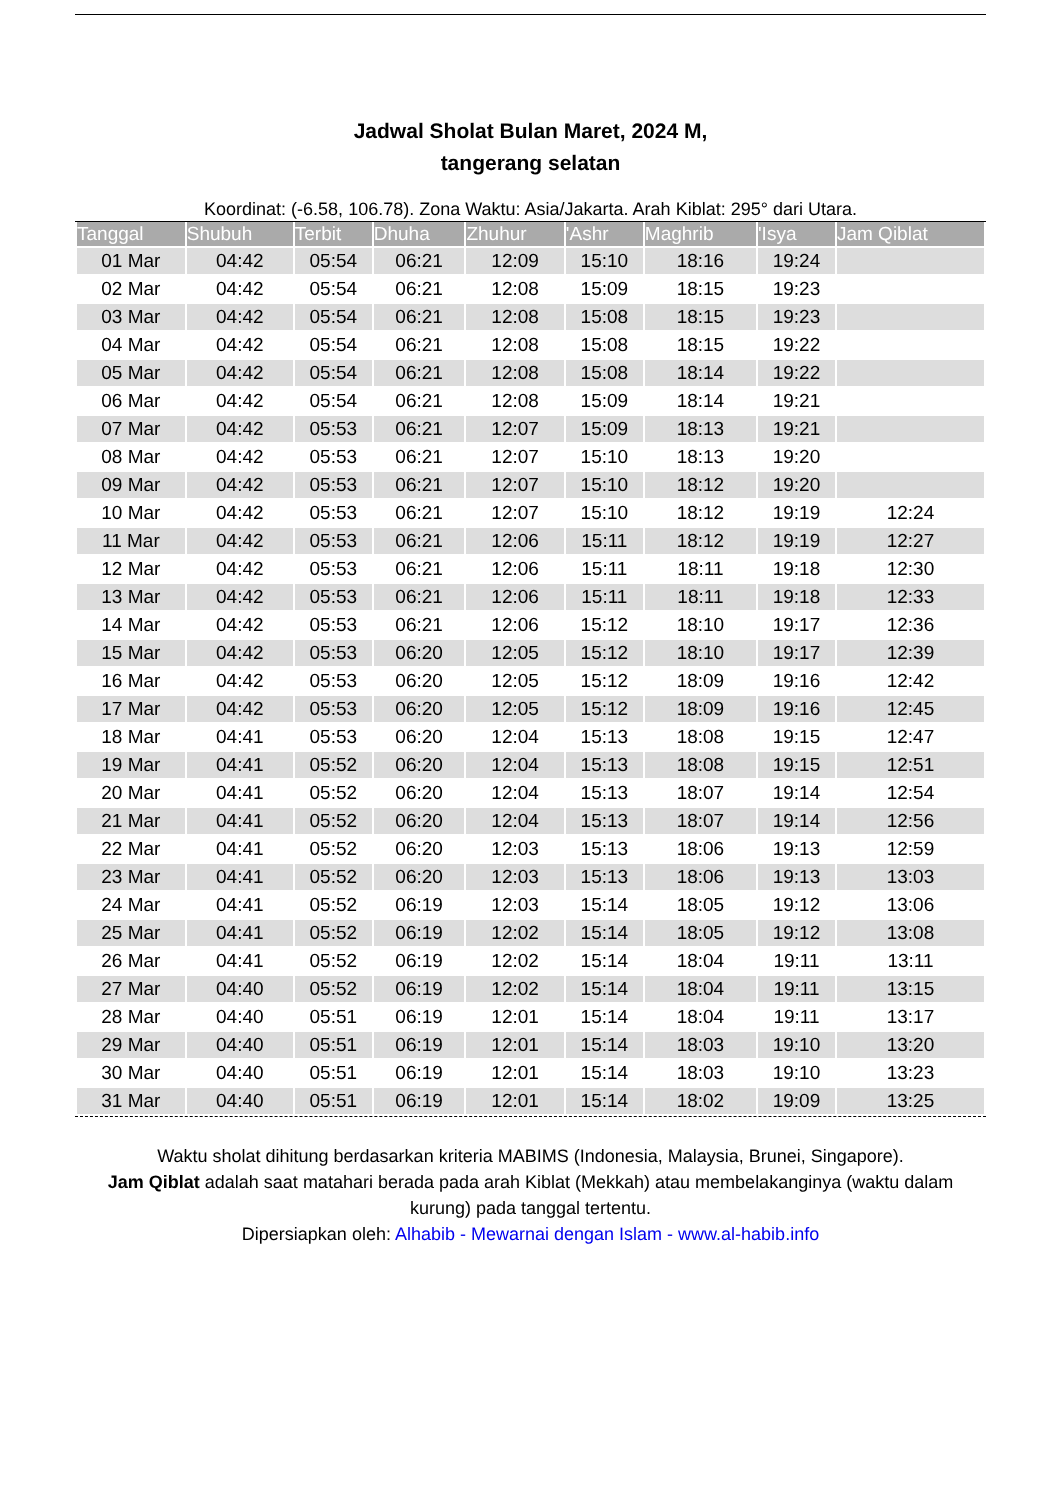Jadwal Sholat Bulan Maret, 2024 M,
tangerang selatan
Koordinat: (-6.58, 106.78). Zona Waktu: Asia/Jakarta. Arah Kiblat: 295° dari Utara.
| Tanggal | Shubuh | Terbit | Dhuha | Zhuhur | 'Ashr | Maghrib | 'Isya | Jam Qiblat |
| --- | --- | --- | --- | --- | --- | --- | --- | --- |
| 01 Mar | 04:42 | 05:54 | 06:21 | 12:09 | 15:10 | 18:16 | 19:24 | |
| 02 Mar | 04:42 | 05:54 | 06:21 | 12:08 | 15:09 | 18:15 | 19:23 | |
| 03 Mar | 04:42 | 05:54 | 06:21 | 12:08 | 15:08 | 18:15 | 19:23 | |
| 04 Mar | 04:42 | 05:54 | 06:21 | 12:08 | 15:08 | 18:15 | 19:22 | |
| 05 Mar | 04:42 | 05:54 | 06:21 | 12:08 | 15:08 | 18:14 | 19:22 | |
| 06 Mar | 04:42 | 05:54 | 06:21 | 12:08 | 15:09 | 18:14 | 19:21 | |
| 07 Mar | 04:42 | 05:53 | 06:21 | 12:07 | 15:09 | 18:13 | 19:21 | |
| 08 Mar | 04:42 | 05:53 | 06:21 | 12:07 | 15:10 | 18:13 | 19:20 | |
| 09 Mar | 04:42 | 05:53 | 06:21 | 12:07 | 15:10 | 18:12 | 19:20 | |
| 10 Mar | 04:42 | 05:53 | 06:21 | 12:07 | 15:10 | 18:12 | 19:19 | 12:24 |
| 11 Mar | 04:42 | 05:53 | 06:21 | 12:06 | 15:11 | 18:12 | 19:19 | 12:27 |
| 12 Mar | 04:42 | 05:53 | 06:21 | 12:06 | 15:11 | 18:11 | 19:18 | 12:30 |
| 13 Mar | 04:42 | 05:53 | 06:21 | 12:06 | 15:11 | 18:11 | 19:18 | 12:33 |
| 14 Mar | 04:42 | 05:53 | 06:21 | 12:06 | 15:12 | 18:10 | 19:17 | 12:36 |
| 15 Mar | 04:42 | 05:53 | 06:20 | 12:05 | 15:12 | 18:10 | 19:17 | 12:39 |
| 16 Mar | 04:42 | 05:53 | 06:20 | 12:05 | 15:12 | 18:09 | 19:16 | 12:42 |
| 17 Mar | 04:42 | 05:53 | 06:20 | 12:05 | 15:12 | 18:09 | 19:16 | 12:45 |
| 18 Mar | 04:41 | 05:53 | 06:20 | 12:04 | 15:13 | 18:08 | 19:15 | 12:47 |
| 19 Mar | 04:41 | 05:52 | 06:20 | 12:04 | 15:13 | 18:08 | 19:15 | 12:51 |
| 20 Mar | 04:41 | 05:52 | 06:20 | 12:04 | 15:13 | 18:07 | 19:14 | 12:54 |
| 21 Mar | 04:41 | 05:52 | 06:20 | 12:04 | 15:13 | 18:07 | 19:14 | 12:56 |
| 22 Mar | 04:41 | 05:52 | 06:20 | 12:03 | 15:13 | 18:06 | 19:13 | 12:59 |
| 23 Mar | 04:41 | 05:52 | 06:20 | 12:03 | 15:13 | 18:06 | 19:13 | 13:03 |
| 24 Mar | 04:41 | 05:52 | 06:19 | 12:03 | 15:14 | 18:05 | 19:12 | 13:06 |
| 25 Mar | 04:41 | 05:52 | 06:19 | 12:02 | 15:14 | 18:05 | 19:12 | 13:08 |
| 26 Mar | 04:41 | 05:52 | 06:19 | 12:02 | 15:14 | 18:04 | 19:11 | 13:11 |
| 27 Mar | 04:40 | 05:52 | 06:19 | 12:02 | 15:14 | 18:04 | 19:11 | 13:15 |
| 28 Mar | 04:40 | 05:51 | 06:19 | 12:01 | 15:14 | 18:04 | 19:11 | 13:17 |
| 29 Mar | 04:40 | 05:51 | 06:19 | 12:01 | 15:14 | 18:03 | 19:10 | 13:20 |
| 30 Mar | 04:40 | 05:51 | 06:19 | 12:01 | 15:14 | 18:03 | 19:10 | 13:23 |
| 31 Mar | 04:40 | 05:51 | 06:19 | 12:01 | 15:14 | 18:02 | 19:09 | 13:25 |
Waktu sholat dihitung berdasarkan kriteria MABIMS (Indonesia, Malaysia, Brunei, Singapore).
Jam Qiblat adalah saat matahari berada pada arah Kiblat (Mekkah) atau membelakanginya (waktu dalam kurung) pada tanggal tertentu.
Dipersiapkan oleh: Alhabib - Mewarnai dengan Islam - www.al-habib.info